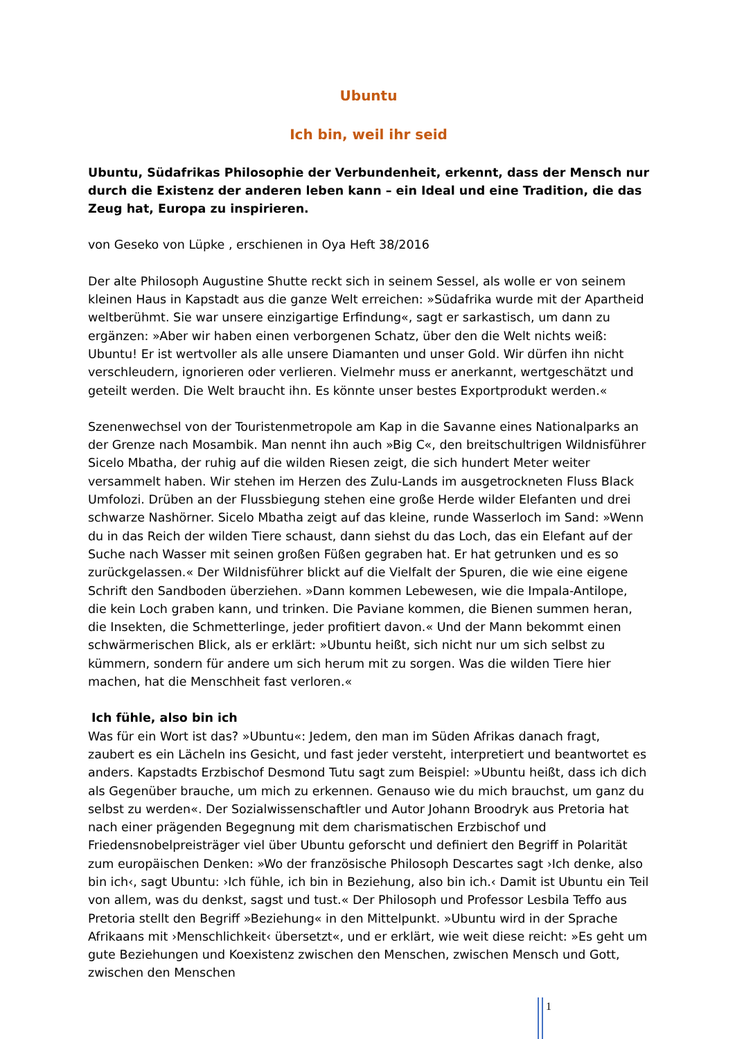Ubuntu
Ich bin, weil ihr seid
Ubuntu, Südafrikas Philosophie der Verbundenheit, erkennt, dass der Mensch nur durch die Existenz der anderen leben kann – ein Ideal und eine Tradition, die das Zeug hat, Europa zu inspirieren.
von Geseko von Lüpke , erschienen in Oya Heft 38/2016
Der alte Philosoph Augustine Shutte reckt sich in seinem Sessel, als wolle er von seinem kleinen Haus in Kapstadt aus die ganze Welt erreichen: »Südafrika wurde mit der Apartheid weltberühmt. Sie war unsere einzigartige Erfindung«, sagt er sarkastisch, um dann zu ergänzen: »Aber wir haben einen verborgenen Schatz, über den die Welt nichts weiß: Ubuntu! Er ist wertvoller als alle unsere Diamanten und unser Gold. Wir dürfen ihn nicht verschleudern, ignorieren oder verlieren. Vielmehr muss er anerkannt, wertgeschätzt und geteilt werden. Die Welt braucht ihn. Es könnte unser bestes Exportprodukt werden.«
Szenenwechsel von der Touristenmetropole am Kap in die Savanne eines Nationalparks an der Grenze nach Mosambik. Man nennt ihn auch »Big C«, den breitschultrigen Wildnisführer Sicelo Mbatha, der ruhig auf die wilden Riesen zeigt, die sich hundert Meter weiter versammelt haben. Wir stehen im Herzen des Zulu-Lands im ausgetrockneten Fluss Black Umfolozi. Drüben an der Flussbiegung stehen eine große Herde wilder Elefanten und drei schwarze Nashörner. Sicelo Mbatha zeigt auf das kleine, runde Wasserloch im Sand: »Wenn du in das Reich der wilden Tiere schaust, dann siehst du das Loch, das ein Elefant auf der Suche nach Wasser mit seinen großen Füßen gegraben hat. Er hat getrunken und es so zurückgelassen.« Der Wildnisführer blickt auf die Vielfalt der Spuren, die wie eine eigene Schrift den Sandboden überziehen. »Dann kommen Lebewesen, wie die Impala-Antilope, die kein Loch graben kann, und trinken. Die Paviane kommen, die Bienen summen heran, die Insekten, die Schmetterlinge, jeder profitiert davon.« Und der Mann bekommt einen schwärmerischen Blick, als er erklärt: »Ubuntu heißt, sich nicht nur um sich selbst zu kümmern, sondern für andere um sich herum mit zu sorgen. Was die wilden Tiere hier machen, hat die Menschheit fast verloren.«
Ich fühle, also bin ich
Was für ein Wort ist das? »Ubuntu«: Jedem, den man im Süden Afrikas danach fragt, zaubert es ein Lächeln ins Gesicht, und fast jeder versteht, interpretiert und beantwortet es anders. Kapstadts Erzbischof Desmond Tutu sagt zum Beispiel: »Ubuntu heißt, dass ich dich als Gegenüber brauche, um mich zu erkennen. Genauso wie du mich brauchst, um ganz du selbst zu werden«. Der Sozialwissenschaftler und Autor Johann Broodryk aus Pretoria hat nach einer prägenden Begegnung mit dem charismatischen Erzbischof und Friedensnobelpreisträger viel über Ubuntu geforscht und definiert den Begriff in Polarität zum europäischen Denken: »Wo der französische Philosoph Descartes sagt ›Ich denke, also bin ich‹, sagt Ubuntu: ›Ich fühle, ich bin in Beziehung, also bin ich.‹ Damit ist Ubuntu ein Teil von allem, was du denkst, sagst und tust.« Der Philosoph und Professor Lesbila Teffo aus Pretoria stellt den Begriff »Beziehung« in den Mittelpunkt. »Ubuntu wird in der Sprache Afrikaans mit ›Menschlichkeit‹ übersetzt«, und er erklärt, wie weit diese reicht: »Es geht um gute Beziehungen und Koexistenz zwischen den Menschen, zwischen Mensch und Gott, zwischen den Menschen
1